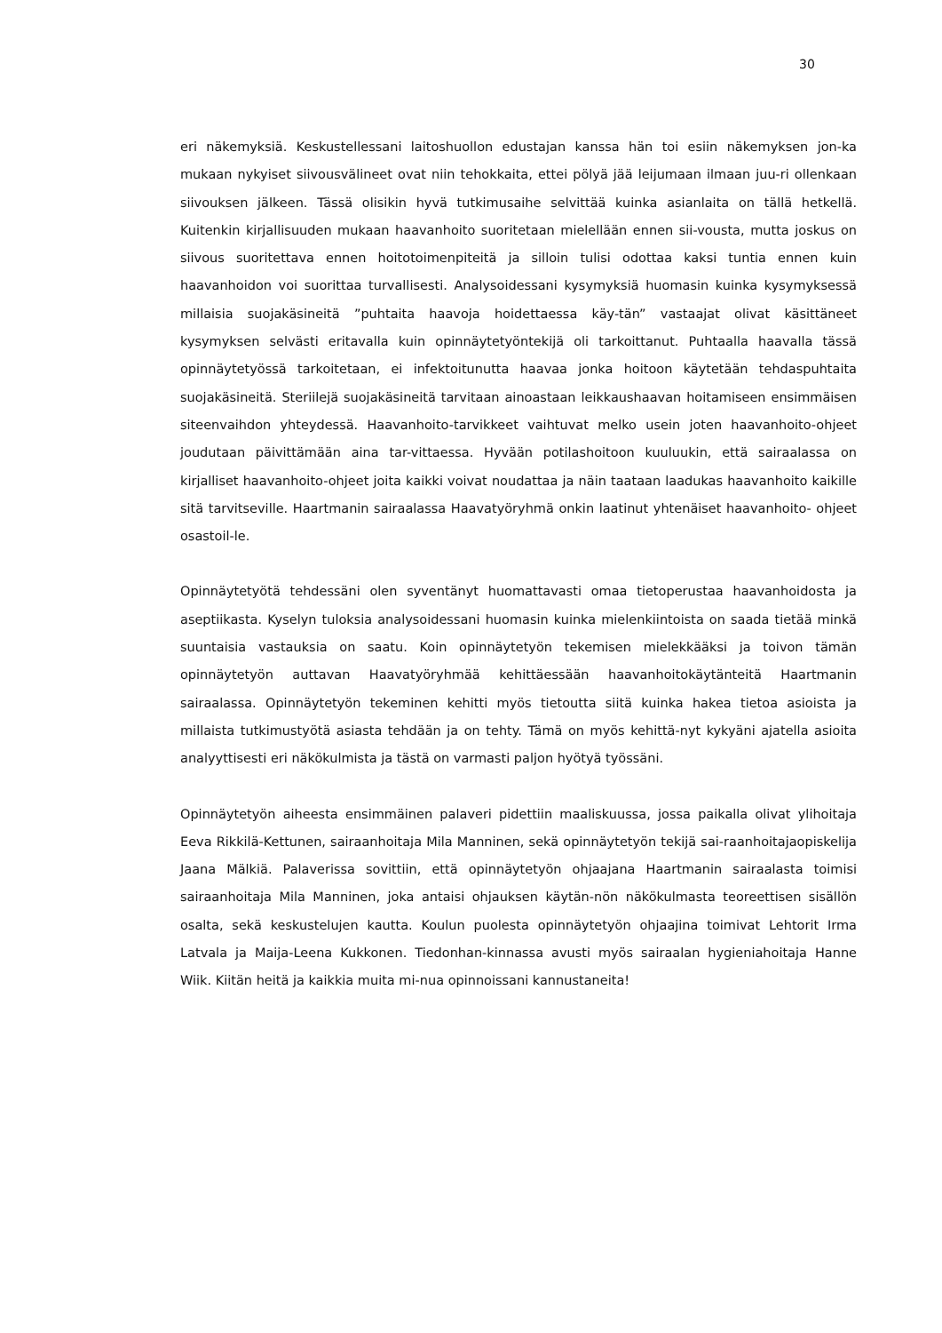30
eri näkemyksiä. Keskustellessani laitoshuollon edustajan kanssa hän toi esiin näkemyksen jon-ka mukaan nykyiset siivousvälineet ovat niin tehokkaita, ettei pölyä jää leijumaan ilmaan juu-ri ollenkaan siivouksen jälkeen. Tässä olisikin hyvä tutkimusaihe selvittää kuinka asianlaita on tällä hetkellä. Kuitenkin kirjallisuuden mukaan haavanhoito suoritetaan mielellään ennen sii-vousta, mutta joskus on siivous suoritettava ennen hoitotoimenpiteitä ja silloin tulisi odottaa kaksi tuntia ennen kuin haavanhoidon voi suorittaa turvallisesti. Analysoidessani kysymyksiä huomasin kuinka kysymyksessä millaisia suojakäsineitä ”puhtaita haavoja hoidettaessa käy-tän” vastaajat olivat käsittäneet kysymyksen selvästi eritavalla kuin opinnäytetyöntekijä oli tarkoittanut. Puhtaalla haavalla tässä opinnäytetyössä tarkoitetaan, ei infektoitunutta haavaa jonka hoitoon käytetään tehdaspuhtaita suojakäsineitä. Steriilejä suojakäsineitä tarvitaan ainoastaan leikkaushaavan hoitamiseen ensimmäisen siteenvaihdon yhteydessä. Haavanhoito-tarvikkeet vaihtuvat melko usein joten haavanhoito-ohjeet joudutaan päivittämään aina tar-vittaessa. Hyvään potilashoitoon kuuluukin, että sairaalassa on kirjalliset haavanhoito-ohjeet joita kaikki voivat noudattaa ja näin taataan laadukas haavanhoito kaikille sitä tarvitseville. Haartmanin sairaalassa Haavatyöryhmä onkin laatinut yhtenäiset haavanhoito- ohjeet osastoil-le.
Opinnäytetyötä tehdessäni olen syventänyt huomattavasti omaa tietoperustaa haavanhoidosta ja aseptiikasta. Kyselyn tuloksia analysoidessani huomasin kuinka mielenkiintoista on saada tietää minkä suuntaisia vastauksia on saatu. Koin opinnäytetyön tekemisen mielekkääksi ja toivon tämän opinnäytetyön auttavan Haavatyöryhmää kehittäessään haavanhoitokäytänteitä Haartmanin sairaalassa. Opinnäytetyön tekeminen kehitti myös tietoutta siitä kuinka hakea tietoa asioista ja millaista tutkimustyötä asiasta tehdään ja on tehty. Tämä on myös kehittä-nyt kykyäni ajatella asioita analyyttisesti eri näkökulmista ja tästä on varmasti paljon hyötyä työssäni.
Opinnäytetyön aiheesta ensimmäinen palaveri pidettiin maaliskuussa, jossa paikalla olivat ylihoitaja Eeva Rikkilä-Kettunen, sairaanhoitaja Mila Manninen, sekä opinnäytetyön tekijä sai-raanhoitajaopiskelija Jaana Mälkiä. Palaverissa sovittiin, että opinnäytetyön ohjaajana Haartmanin sairaalasta toimisi sairaanhoitaja Mila Manninen, joka antaisi ohjauksen käytän-nön näkökulmasta teoreettisen sisällön osalta, sekä keskustelujen kautta. Koulun puolesta opinnäytetyön ohjaajina toimivat Lehtorit Irma Latvala ja Maija-Leena Kukkonen. Tiedonhan-kinnassa avusti myös sairaalan hygieniahoitaja Hanne Wiik. Kiitän heitä ja kaikkia muita mi-nua opinnoissani kannustaneita!